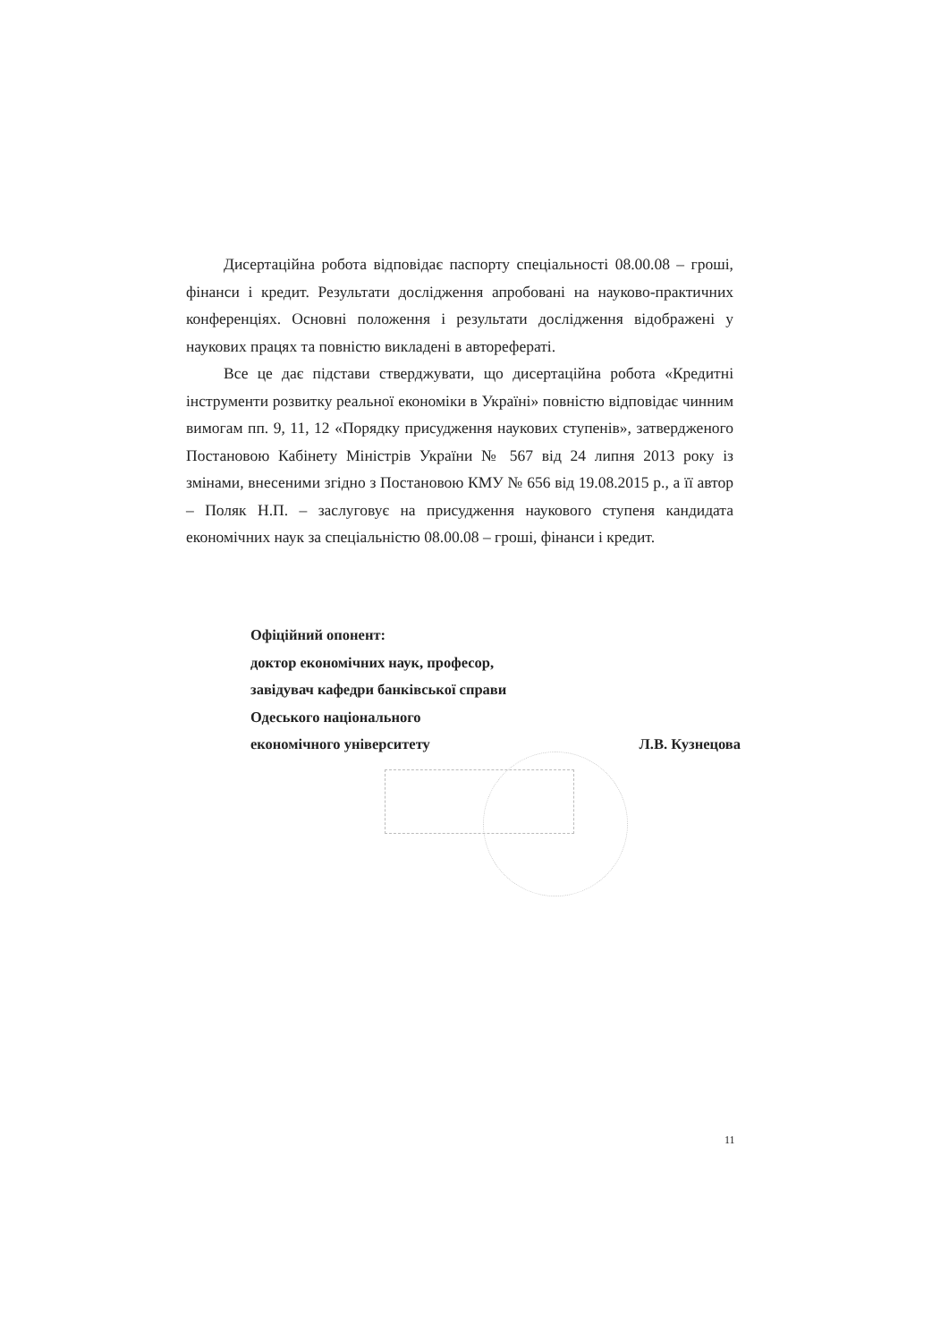Дисертаційна робота відповідає паспорту спеціальності 08.00.08 – гроші, фінанси і кредит. Результати дослідження апробовані на науково-практичних конференціях. Основні положення і результати дослідження відображені у наукових працях та повністю викладені в авторефераті.
Все це дає підстави стверджувати, що дисертаційна робота «Кредитні інструменти розвитку реальної економіки в Україні» повністю відповідає чинним вимогам пп. 9, 11, 12 «Порядку присудження наукових ступенів», затвердженого Постановою Кабінету Міністрів України № 567 від 24 липня 2013 року із змінами, внесеними згідно з Постановою КМУ № 656 від 19.08.2015 р., а її автор – Поляк Н.П. – заслуговує на присудження наукового ступеня кандидата економічних наук за спеціальністю 08.00.08 – гроші, фінанси і кредит.
Офіційний опонент:
доктор економічних наук, професор,
завідувач кафедри банківської справи
Одеського національного
економічного університету Л.В. Кузнецова
11